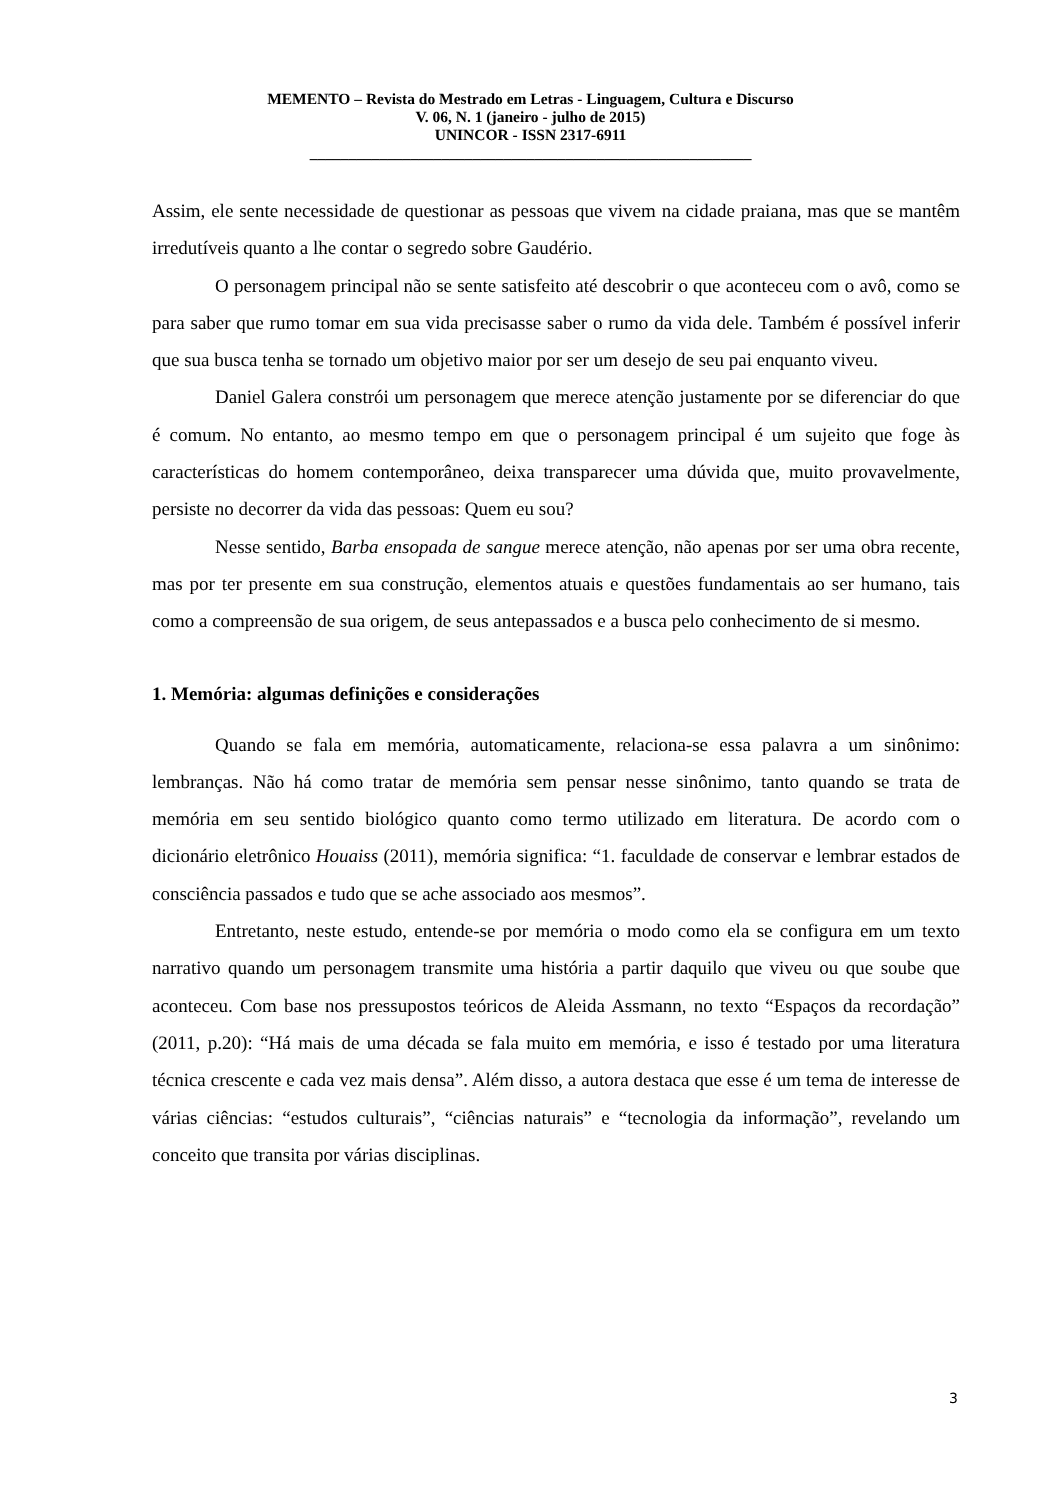MEMENTO – Revista do Mestrado em Letras - Linguagem, Cultura e Discurso
V. 06, N. 1 (janeiro - julho de 2015)
UNINCOR - ISSN 2317-6911
_________________________________________________________
Assim, ele sente necessidade de questionar as pessoas que vivem na cidade praiana, mas que se mantêm irredutíveis quanto a lhe contar o segredo sobre Gaudério.
O personagem principal não se sente satisfeito até descobrir o que aconteceu com o avô, como se para saber que rumo tomar em sua vida precisasse saber o rumo da vida dele. Também é possível inferir que sua busca tenha se tornado um objetivo maior por ser um desejo de seu pai enquanto viveu.
Daniel Galera constrói um personagem que merece atenção justamente por se diferenciar do que é comum. No entanto, ao mesmo tempo em que o personagem principal é um sujeito que foge às características do homem contemporâneo, deixa transparecer uma dúvida que, muito provavelmente, persiste no decorrer da vida das pessoas: Quem eu sou?
Nesse sentido, Barba ensopada de sangue merece atenção, não apenas por ser uma obra recente, mas por ter presente em sua construção, elementos atuais e questões fundamentais ao ser humano, tais como a compreensão de sua origem, de seus antepassados e a busca pelo conhecimento de si mesmo.
1. Memória: algumas definições e considerações
Quando se fala em memória, automaticamente, relaciona-se essa palavra a um sinônimo: lembranças. Não há como tratar de memória sem pensar nesse sinônimo, tanto quando se trata de memória em seu sentido biológico quanto como termo utilizado em literatura. De acordo com o dicionário eletrônico Houaiss (2011), memória significa: “1. faculdade de conservar e lembrar estados de consciência passados e tudo que se ache associado aos mesmos”.
Entretanto, neste estudo, entende-se por memória o modo como ela se configura em um texto narrativo quando um personagem transmite uma história a partir daquilo que viveu ou que soube que aconteceu. Com base nos pressupostos teóricos de Aleida Assmann, no texto “Espaços da recordação” (2011, p.20): “Há mais de uma década se fala muito em memória, e isso é testado por uma literatura técnica crescente e cada vez mais densa”. Além disso, a autora destaca que esse é um tema de interesse de várias ciências: “estudos culturais”, “ciências naturais” e “tecnologia da informação”, revelando um conceito que transita por várias disciplinas.
3